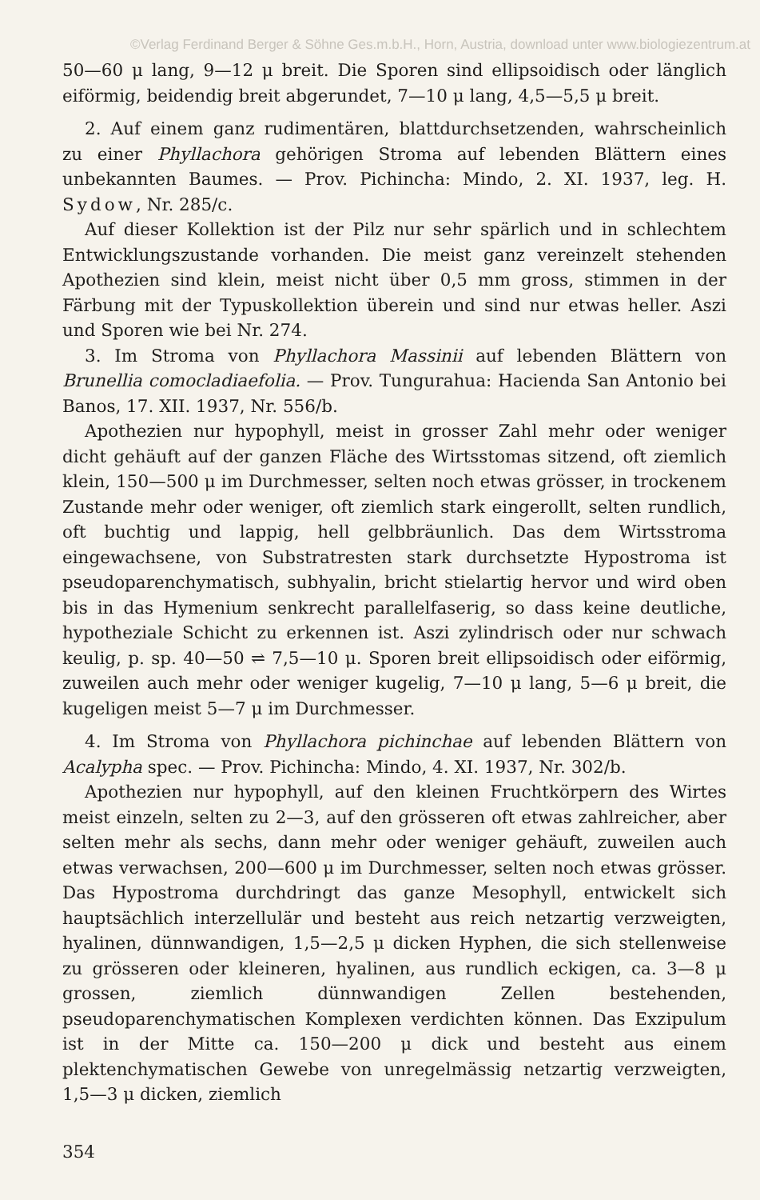©Verlag Ferdinand Berger & Söhne Ges.m.b.H., Horn, Austria, download unter www.biologiezentrum.at
50—60 μ lang, 9—12 μ breit. Die Sporen sind ellipsoidisch oder länglich eiförmig, beidendig breit abgerundet, 7—10 μ lang, 4,5—5,5 μ breit.
2. Auf einem ganz rudimentären, blattdurchsetzenden, wahrscheinlich zu einer Phyllachora gehörigen Stroma auf lebenden Blättern eines unbekannten Baumes. — Prov. Pichincha: Mindo, 2. XI. 1937, leg. H. Sydow, Nr. 285/c.
Auf dieser Kollektion ist der Pilz nur sehr spärlich und in schlechtem Entwicklungszustande vorhanden. Die meist ganz vereinzelt stehenden Apothezien sind klein, meist nicht über 0,5 mm gross, stimmen in der Färbung mit der Typuskollektion überein und sind nur etwas heller. Aszi und Sporen wie bei Nr. 274.
3. Im Stroma von Phyllachora Massinii auf lebenden Blättern von Brunellia comocladiaefolia. — Prov. Tungurahua: Hacienda San Antonio bei Banos, 17. XII. 1937, Nr. 556/b.
Apothezien nur hypophyll, meist in grosser Zahl mehr oder weniger dicht gehäuft auf der ganzen Fläche des Wirtsstomas sitzend, oft ziemlich klein, 150—500 μ im Durchmesser, selten noch etwas grösser, in trockenem Zustande mehr oder weniger, oft ziemlich stark eingerollt, selten rundlich, oft buchtig und lappig, hell gelbbräunlich. Das dem Wirtsstroma eingewachsene, von Substratresten stark durchsetzte Hypostroma ist pseudoparenchymatisch, subhyalin, bricht stielartig hervor und wird oben bis in das Hymenium senkrecht parallelfaserig, so dass keine deutliche, hypotheziale Schicht zu erkennen ist. Aszi zylindrisch oder nur schwach keulig, p. sp. 40—50 ⇌ 7,5—10 μ. Sporen breit ellipsoidisch oder eiförmig, zuweilen auch mehr oder weniger kugelig, 7—10 μ lang, 5—6 μ breit, die kugeligen meist 5—7 μ im Durchmesser.
4. Im Stroma von Phyllachora pichinchae auf lebenden Blättern von Acalypha spec. — Prov. Pichincha: Mindo, 4. XI. 1937, Nr. 302/b.
Apothezien nur hypophyll, auf den kleinen Fruchtkörpern des Wirtes meist einzeln, selten zu 2—3, auf den grösseren oft etwas zahlreicher, aber selten mehr als sechs, dann mehr oder weniger gehäuft, zuweilen auch etwas verwachsen, 200—600 μ im Durchmesser, selten noch etwas grösser. Das Hypostroma durchdringt das ganze Mesophyll, entwickelt sich hauptsächlich interzellulär und besteht aus reich netzartig verzweigten, hyalinen, dünnwandigen, 1,5—2,5 μ dicken Hyphen, die sich stellenweise zu grösseren oder kleineren, hyalinen, aus rundlich eckigen, ca. 3—8 μ grossen, ziemlich dünnwandigen Zellen bestehenden, pseudoparenchymatischen Komplexen verdichten können. Das Exzipulum ist in der Mitte ca. 150—200 μ dick und besteht aus einem plektenchymatischen Gewebe von unregelmässig netzartig verzweigten, 1,5—3 μ dicken, ziemlich
354